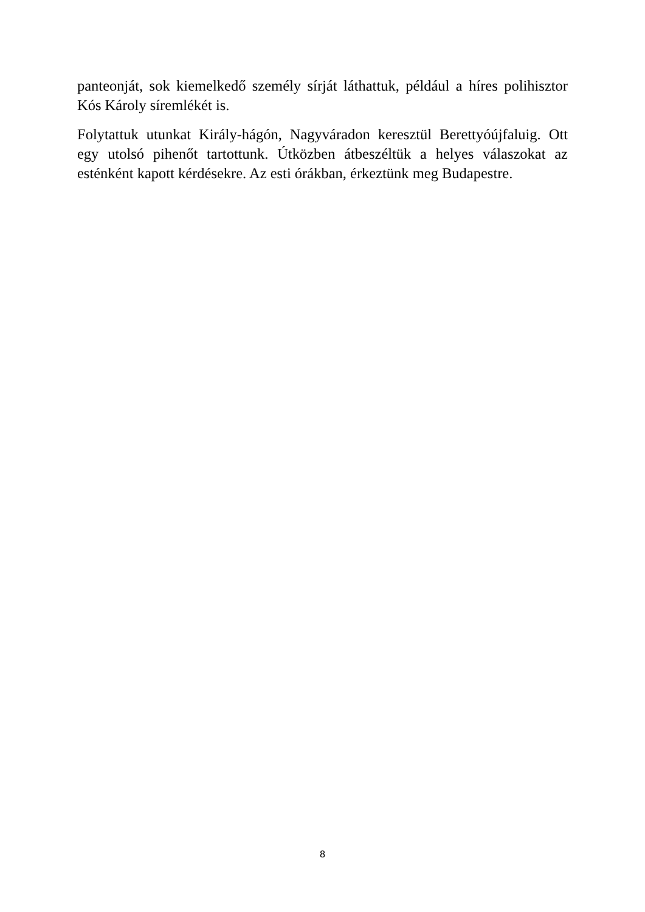panteonját, sok kiemelkedő személy sírját láthattuk, például a híres polihisztor Kós Károly síremlékét is.
Folytattuk utunkat Király-hágón, Nagyváradon keresztül Berettyóújfaluig. Ott egy utolsó pihenőt tartottunk. Útközben átbeszéltük a helyes válaszokat az esténként kapott kérdésekre. Az esti órákban, érkeztünk meg Budapestre.
8